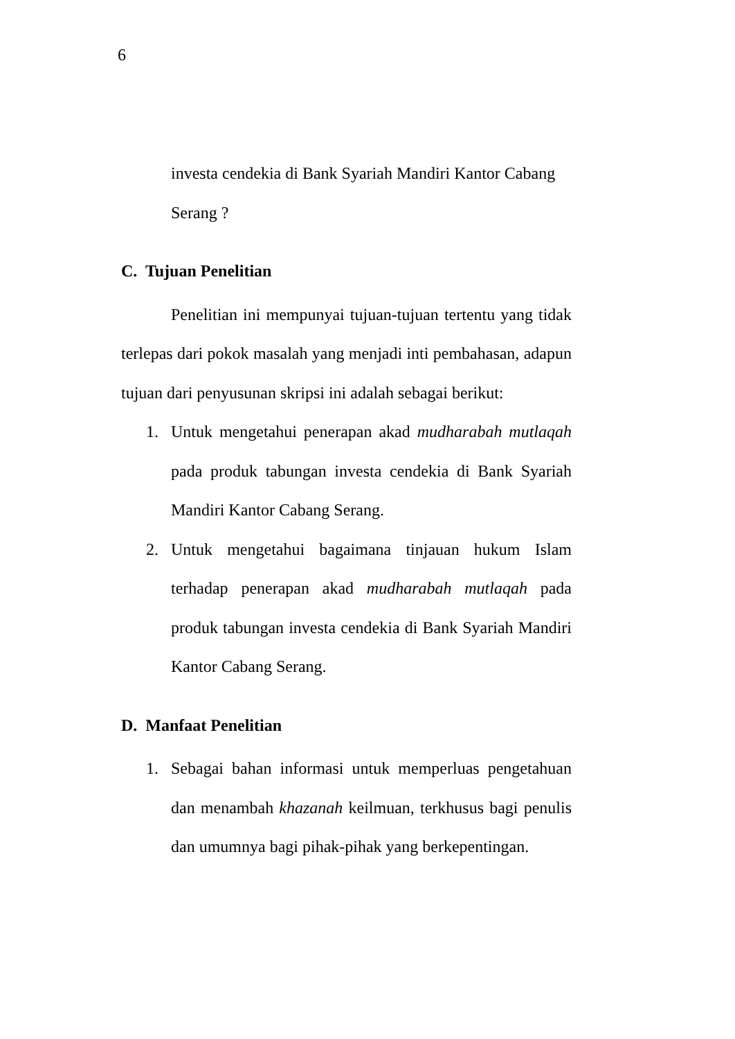6
investa cendekia di Bank Syariah Mandiri Kantor Cabang Serang ?
C. Tujuan Penelitian
Penelitian ini mempunyai tujuan-tujuan tertentu yang tidak terlepas dari pokok masalah yang menjadi inti pembahasan, adapun tujuan dari penyusunan skripsi ini adalah sebagai berikut:
1. Untuk mengetahui penerapan akad mudharabah mutlaqah pada produk tabungan investa cendekia di Bank Syariah Mandiri Kantor Cabang Serang.
2. Untuk mengetahui bagaimana tinjauan hukum Islam terhadap penerapan akad mudharabah mutlaqah pada produk tabungan investa cendekia di Bank Syariah Mandiri Kantor Cabang Serang.
D. Manfaat Penelitian
1. Sebagai bahan informasi untuk memperluas pengetahuan dan menambah khazanah keilmuan, terkhusus bagi penulis dan umumnya bagi pihak-pihak yang berkepentingan.